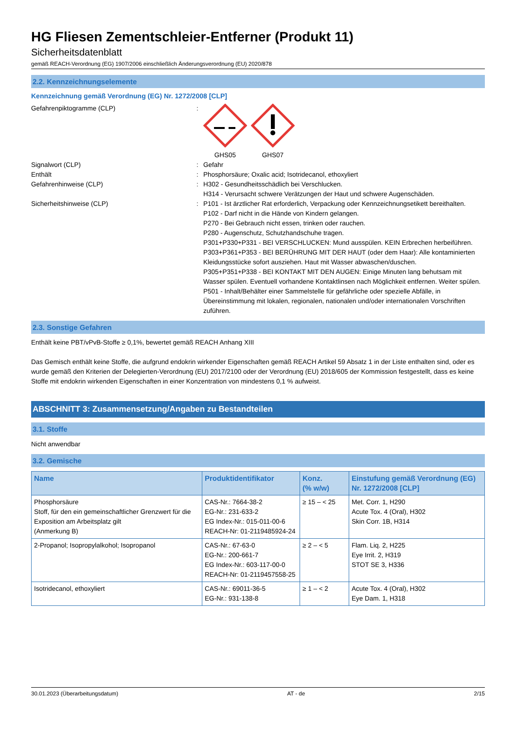HG Fliesen Zementschleier-Entferner (Produkt 11)
Sicherheitsdatenblatt
gemäß REACH-Verordnung (EG) 1907/2006 einschließlich Änderungsverordnung (EU) 2020/878
2.2. Kennzeichnungselemente
Kennzeichnung gemäß Verordnung (EG) Nr. 1272/2008 [CLP]
Gefahrenpiktogramme (CLP) : GHS05 GHS07
Signalwort (CLP) : Gefahr
Enthält : Phosphorsäure; Oxalic acid; Isotridecanol, ethoxyliert
Gefahrenhinweise (CLP) : H302 - Gesundheitsschädlich bei Verschlucken.
H314 - Verursacht schwere Verätzungen der Haut und schwere Augenschäden.
Sicherheitshinweise (CLP) : P101 - Ist ärztlicher Rat erforderlich, Verpackung oder Kennzeichnungsetikett bereithalten.
P102 - Darf nicht in die Hände von Kindern gelangen.
P270 - Bei Gebrauch nicht essen, trinken oder rauchen.
P280 - Augenschutz, Schutzhandschuhe tragen.
P301+P330+P331 - BEI VERSCHLUCKEN: Mund ausspülen. KEIN Erbrechen herbeiführen.
P303+P361+P353 - BEI BERÜHRUNG MIT DER HAUT (oder dem Haar): Alle kontaminierten Kleidungsstücke sofort ausziehen. Haut mit Wasser abwaschen/duschen.
P305+P351+P338 - BEI KONTAKT MIT DEN AUGEN: Einige Minuten lang behutsam mit Wasser spülen. Eventuell vorhandene Kontaktlinsen nach Möglichkeit entfernen. Weiter spülen.
P501 - Inhalt/Behälter einer Sammelstelle für gefährliche oder spezielle Abfälle, in Übereinstimmung mit lokalen, regionalen, nationalen und/oder internationalen Vorschriften zuführen.
2.3. Sonstige Gefahren
Enthält keine PBT/vPvB-Stoffe ≥ 0,1%, bewertet gemäß REACH Anhang XIII
Das Gemisch enthält keine Stoffe, die aufgrund endokrin wirkender Eigenschaften gemäß REACH Artikel 59 Absatz 1 in der Liste enthalten sind, oder es wurde gemäß den Kriterien der Delegierten-Verordnung (EU) 2017/2100 oder der Verordnung (EU) 2018/605 der Kommission festgestellt, dass es keine Stoffe mit endokrin wirkenden Eigenschaften in einer Konzentration von mindestens 0,1 % aufweist.
ABSCHNITT 3: Zusammensetzung/Angaben zu Bestandteilen
3.1. Stoffe
Nicht anwendbar
3.2. Gemische
| Name | Produktidentifikator | Konz. (% w/w) | Einstufung gemäß Verordnung (EG) Nr. 1272/2008 [CLP] |
| --- | --- | --- | --- |
| Phosphorsäure Stoff, für den ein gemeinschaftlicher Grenzwert für die Exposition am Arbeitsplatz gilt (Anmerkung B) | CAS-Nr.: 7664-38-2 EG-Nr.: 231-633-2 EG Index-Nr.: 015-011-00-6 REACH-Nr: 01-2119485924-24 | ≥ 15 – < 25 | Met. Corr. 1, H290 Acute Tox. 4 (Oral), H302 Skin Corr. 1B, H314 |
| 2-Propanol; Isopropylalkohol; Isopropanol | CAS-Nr.: 67-63-0 EG-Nr.: 200-661-7 EG Index-Nr.: 603-117-00-0 REACH-Nr: 01-2119457558-25 | ≥ 2 – < 5 | Flam. Liq. 2, H225 Eye Irrit. 2, H319 STOT SE 3, H336 |
| Isotridecanol, ethoxyliert | CAS-Nr.: 69011-36-5 EG-Nr.: 931-138-8 | ≥ 1 – < 2 | Acute Tox. 4 (Oral), H302 Eye Dam. 1, H318 |
30.01.2023 (Überarbeitungsdatum) AT - de 2/15